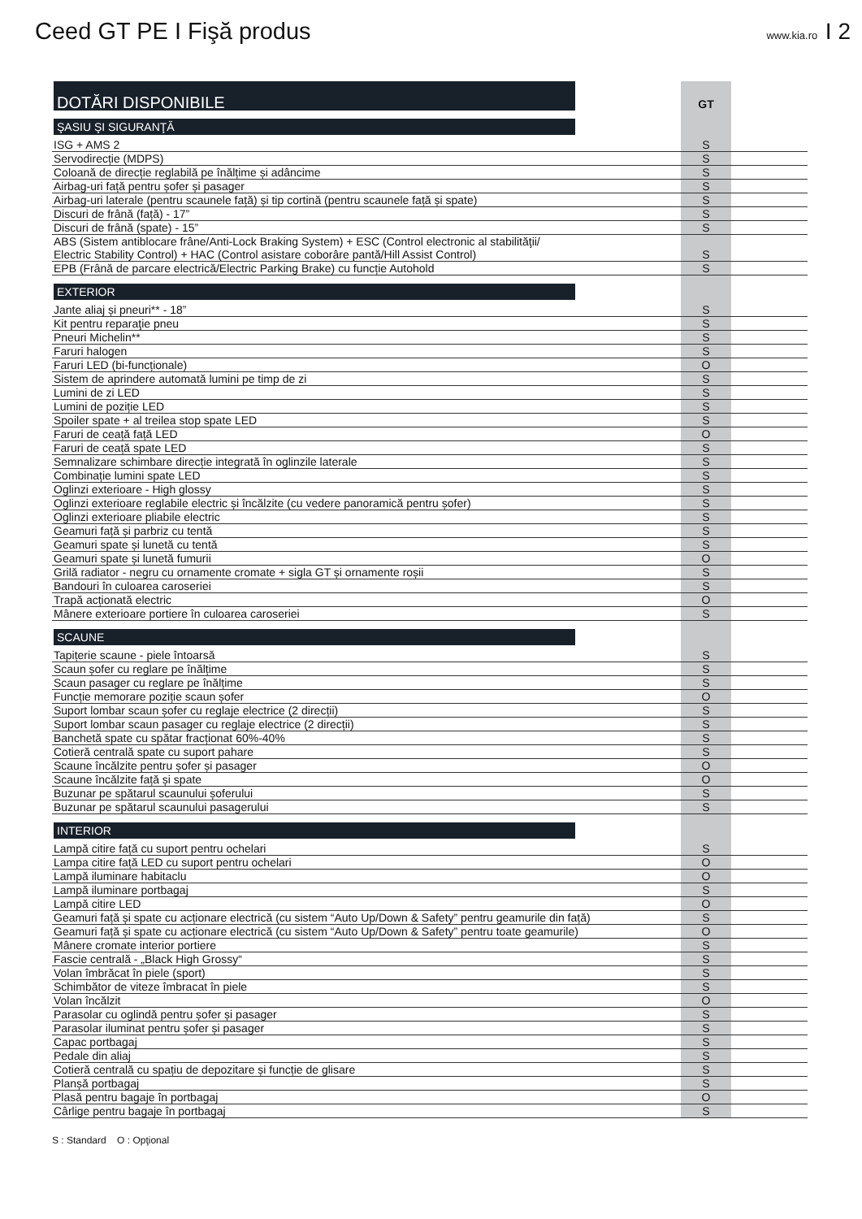Ceed GT PE I Fişă produs
www.kia.ro I 2
| DOTĂRI DISPONIBILE | | GT | |
| ŞASIU ŞI SIGURANŢĂ | | | |
| ISG + AMS 2 | | S | |
| Servodirecție (MDPS) | | S | |
| Coloană de direcție reglabilă pe înălțime și adâncime | | S | |
| Airbag-uri față pentru șofer și pasager | | S | |
| Airbag-uri laterale (pentru scaunele față) și tip cortină (pentru scaunele față și spate) | | S | |
| Discuri de frână (față) - 17” | | S | |
| Discuri de frână (spate) - 15” | | S | |
| ABS (Sistem antiblocare frâne/Anti-Lock Braking System) + ESC (Control electronic al stabilităţii/ Electric Stability Control) + HAC (Control asistare coborâre pantă/Hill Assist Control) | | S | |
| EPB (Frână de parcare electrică/Electric Parking Brake) cu funcție Autohold | | S | |
| EXTERIOR | | | |
| Jante aliaj și pneuri** - 18” | | S | |
| Kit pentru reparaţie pneu | | S | |
| Pneuri Michelin** | | S | |
| Faruri halogen | | S | |
| Faruri LED (bi-funcționale) | | O | |
| Sistem de aprindere automată lumini pe timp de zi | | S | |
| Lumini de zi LED | | S | |
| Lumini de poziție LED | | S | |
| Spoiler spate + al treilea stop spate LED | | S | |
| Faruri de ceață față LED | | O | |
| Faruri de ceață spate LED | | S | |
| Semnalizare schimbare direcție integrată în oglinzile laterale | | S | |
| Combinație lumini spate LED | | S | |
| Oglinzi exterioare - High glossy | | S | |
| Oglinzi exterioare reglabile electric și încălzite (cu vedere panoramică pentru șofer) | | S | |
| Oglinzi exterioare pliabile electric | | S | |
| Geamuri față și parbriz cu tentă | | S | |
| Geamuri spate și lunetă cu tentă | | S | |
| Geamuri spate și lunetă fumurii | | O | |
| Grilă radiator - negru cu ornamente cromate + sigla GT și ornamente roșii | | S | |
| Bandouri în culoarea caroseriei | | S | |
| Trapă acționată electric | | O | |
| Mânere exterioare portiere în culoarea caroseriei | | S | |
| SCAUNE | | | |
| Tapițerie scaune - piele întoarsă | | S | |
| Scaun șofer cu reglare pe înălțime | | S | |
| Scaun pasager cu reglare pe înălțime | | S | |
| Funcție memorare poziție scaun șofer | | O | |
| Suport lombar scaun șofer cu reglaje electrice (2 direcții) | | S | |
| Suport lombar scaun pasager cu reglaje electrice (2 direcții) | | S | |
| Banchetă spate cu spătar fracționat 60%-40% | | S | |
| Cotieră centrală spate cu suport pahare | | S | |
| Scaune încălzite pentru șofer și pasager | | O | |
| Scaune încălzite față și spate | | O | |
| Buzunar pe spătarul scaunului șoferului | | S | |
| Buzunar pe spătarul scaunului pasagerului | | S | |
| INTERIOR | | | |
| Lampă citire față cu suport pentru ochelari | | S | |
| Lampa citire față LED cu suport pentru ochelari | | O | |
| Lampă iluminare habitaclu | | O | |
| Lampă iluminare portbagaj | | S | |
| Lampă citire LED | | O | |
| Geamuri față și spate cu acționare electrică (cu sistem “Auto Up/Down & Safety” pentru geamurile din față) | | S | |
| Geamuri față și spate cu acționare electrică (cu sistem “Auto Up/Down & Safety” pentru toate geamurile) | | O | |
| Mânere cromate interior portiere | | S | |
| Fascie centrală - „Black High Grossy“ | | S | |
| Volan îmbrăcat în piele (sport) | | S | |
| Schimbător de viteze îmbracat în piele | | S | |
| Volan încălzit | | O | |
| Parasolar cu oglindă pentru șofer și pasager | | S | |
| Parasolar iluminat pentru șofer și pasager | | S | |
| Capac portbagaj | | S | |
| Pedale din aliaj | | S | |
| Cotieră centrală cu spațiu de depozitare și funcție de glisare | | S | |
| Planșă portbagaj | | S | |
| Plasă pentru bagaje în portbagaj | | O | |
| Cârlige pentru bagaje în portbagaj | | S | |
S : Standard O : Opţional